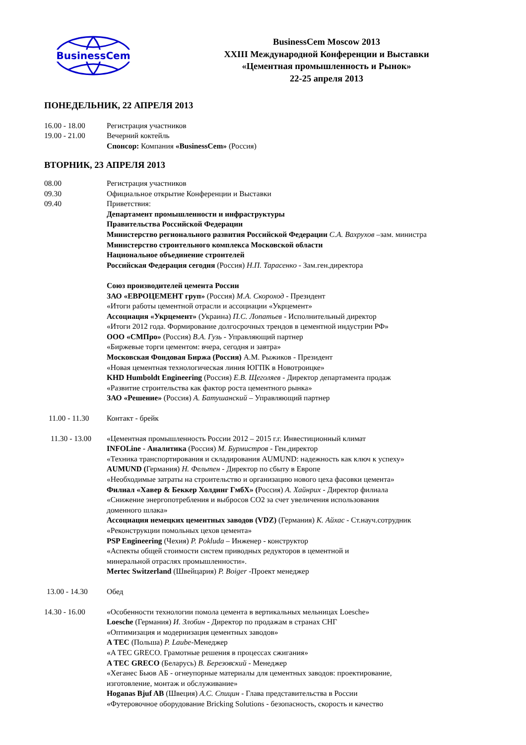BusinessCem
BusinessCem Moscow 2013
XXIII Международной Конференции и Выставки
«Цементная промышленность и Рынок»
22-25 апреля 2013
ПОНЕДЕЛЬНИК, 22 АПРЕЛЯ 2013
16.00 - 18.00 Регистрация участников
19.00 - 21.00 Вечерний коктейль
Спонсор: Компания «BusinessCem» (Россия)
ВТОРНИК, 23 АПРЕЛЯ 2013
08.00 Регистрация участников
09.30 Официальное открытие Конференции и Выставки
09.40 Приветствия:
Департамент промышленности и инфраструктуры
Правительства Российской Федерации
Министерство регионального развития Российской Федерации С.А. Вахрухов –зам. министра
Министерство строительного комплекса Московской области
Национальное объединение строителей
Российская Федерация сегодня (Россия) Н.П. Тарасенко - Зам.ген.директора
Союз производителей цемента России
ЗАО «ЕВРОЦЕМЕНТ груп» (Россия) М.А. Скороход - Президент
«Итоги работы цементной отрасли и ассоциации «Укрцемент»
Ассоциация «Укрцемент» (Украина) П.С. Лопатьев - Исполнительный директор
«Итоги 2012 года. Формирование долгосрочных трендов в цементной индустрии РФ»
ООО «СМПро» (Россия) В.А. Гузь - Управляющий партнер
«Биржевые торги цементом: вчера, сегодня и завтра»
Московская Фондовая Биржа (Россия) А.М. Рыжиков - Президент
«Новая цементная технологическая линия ЮГПК в Новотроицке»
KHD Humboldt Engineering (Россия) Е.В. Щеголяев - Директор департамента продаж
«Развитие строительства как фактор роста цементного рынка»
ЗАО «Решение» (Россия) А. Батушанский – Управляющий партнер
11.00 - 11.30 Контакт - брейк
11.30 - 13.00 «Цементная промышленность России 2012 – 2015 г.г. Инвестиционный климат
INFOLine - Аналитика (Россия) М. Бурмистров - Ген.директор
«Техника транспортирования и складирования AUMUND: надежность как ключ к успеху»
AUMUND (Германия) Н. Фельтен - Директор по сбыту в Европе
«Необходимые затраты на строительство и организацию нового цеха фасовки цемента»
Филиал «Хавер & Беккер Холдинг ГмбХ» (Россия) А. Хайнрих - Директор филиала
«Снижение энергопотребления и выбросов СО2 за счет увеличения использования
доменного шлака»
Ассоциация немецких цементных заводов (VDZ) (Германия) К. Айхас - Ст.науч.сотрудник
«Реконструкции помольных цехов цемента»
PSP Engineering (Чехия) P. Pokluda – Инженер - конструктор
«Аспекты общей стоимости систем приводных редукторов в цементной и
минеральной отраслях промышленности».
Mertec Switzerland (Швейцария) P. Boiger -Проект менеджер
13.00 - 14.30 Обед
14.30 - 16.00 «Особенности технологии помола цемента в вертикальных мельницах Loesche»
Loesche (Германия) И. Злобин - Директор по продажам в странах СНГ
«Оптимизация и модернизация цементных заводов»
A TEC (Польша) P. Laube-Менеджер
«A TEC GRECO. Грамотные решения в процессах сжигания»
A TEC GRECO (Беларусь) В. Березовский - Менеджер
«Хеганес Бьюв АБ - огнеупорные материалы для цементных заводов: проектирование,
изготовление, монтаж и обслуживание»
Hoganas Bjuf AB (Швеция) А.С. Спицин - Глава представительства в России
«Футеровочное оборудование Bricking Solutions - безопасность, скорость и качество